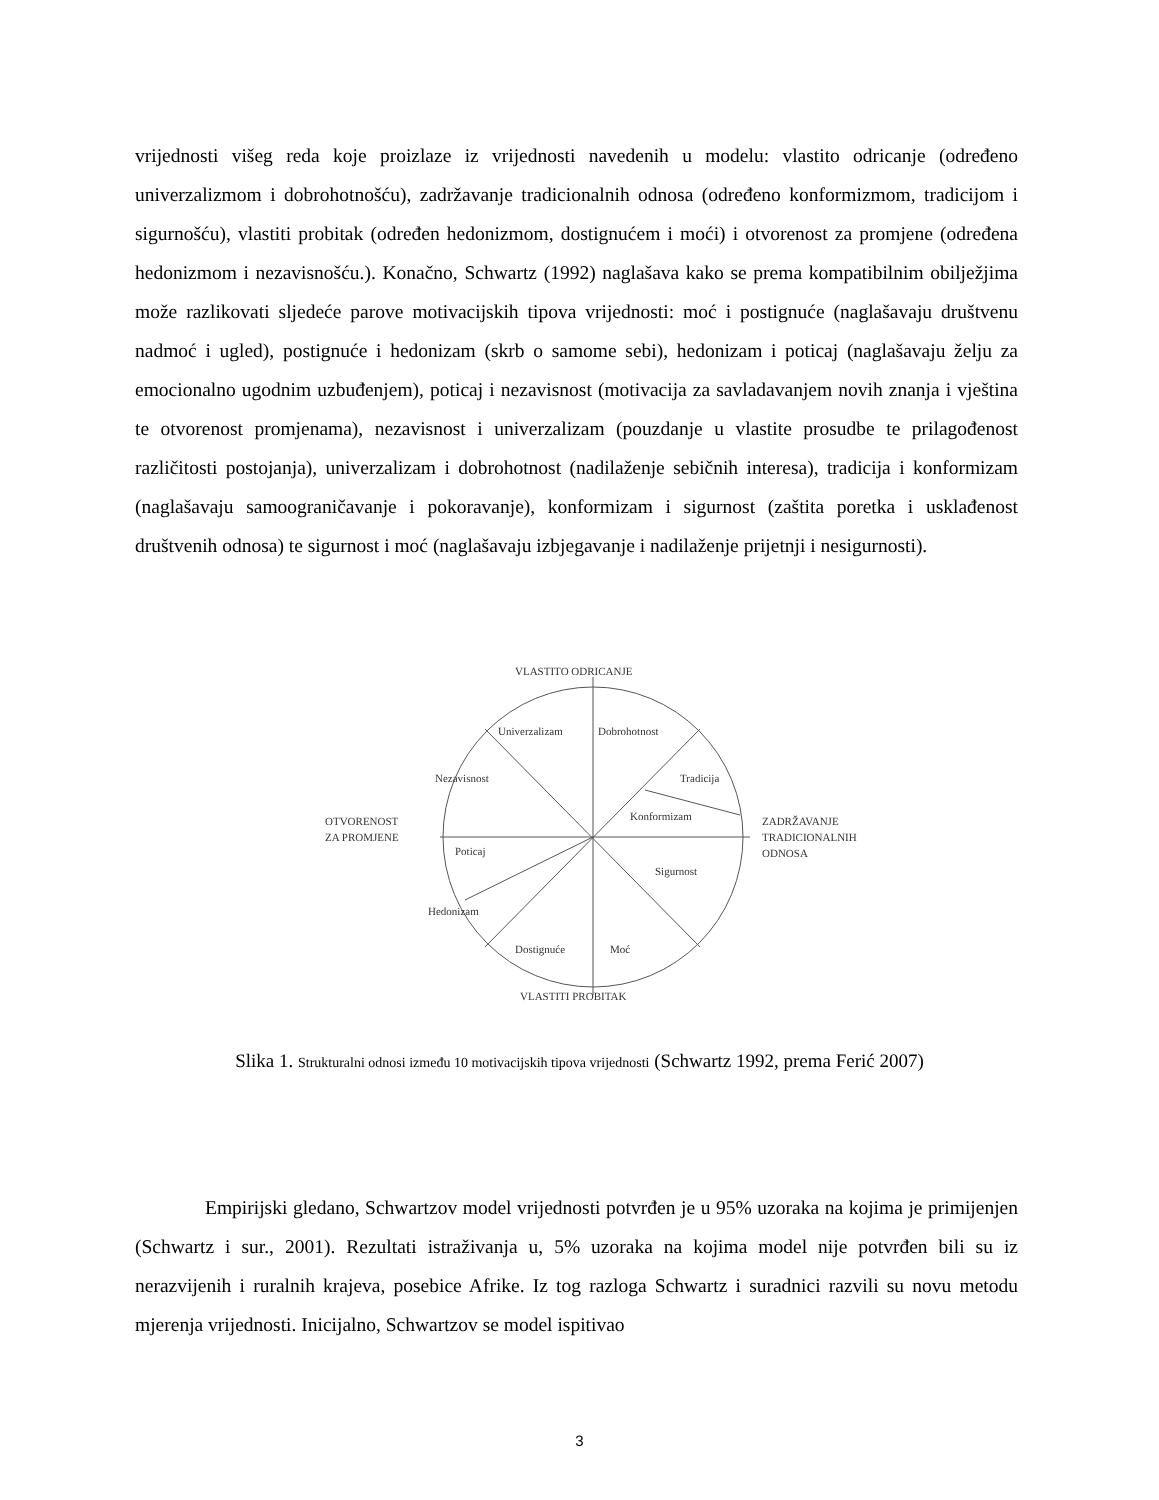vrijednosti višeg reda koje proizlaze iz vrijednosti navedenih u modelu: vlastito odricanje (određeno univerzalizmom i dobrohotnošću), zadržavanje tradicionalnih odnosa (određeno konformizmom, tradicijom i sigurnošću), vlastiti probitak (određen hedonizmom, dostignućem i moći) i otvorenost za promjene (određena hedonizmom i nezavisnošću.). Konačno, Schwartz (1992) naglašava kako se prema kompatibilnim obilježjima može razlikovati sljedeće parove motivacijskih tipova vrijednosti: moć i postignuće (naglašavaju društvenu nadmoć i ugled), postignuće i hedonizam (skrb o samome sebi), hedonizam i poticaj (naglašavaju želju za emocionalno ugodnim uzbuđenjem), poticaj i nezavisnost (motivacija za savladavanjem novih znanja i vještina te otvorenost promjenama), nezavisnost i univerzalizam (pouzdanje u vlastite prosudbe te prilagođenost različitosti postojanja), univerzalizam i dobrohotnost (nadilaženje sebičnih interesa), tradicija i konformizam (naglašavaju samoograničavanje i pokoravanje), konformizam i sigurnost (zaštita poretka i usklađenost društvenih odnosa) te sigurnost i moć (naglašavaju izbjegavanje i nadilaženje prijetnji i nesigurnosti).
VLASTITO ODRICANJE
Univerzalizam
Dobrohotnost
Nezavisnost
Tradicija
Konformizam
OTVORENOST
ZA PROMJENE
ZADRŽAVANJE
TRADICIONALNIH
ODNOSA
Poticaj
Sigurnost
Hedonizam
Dostignuće
Moć
VLASTITI PROBITAK
Slika 1. Strukturalni odnosi između 10 motivacijskih tipova vrijednosti (Schwartz 1992, prema Ferić 2007)
Empirijski gledano, Schwartzov model vrijednosti potvrđen je u 95% uzoraka na kojima je primijenjen (Schwartz i sur., 2001). Rezultati istraživanja u, 5% uzoraka na kojima model nije potvrđen bili su iz nerazvijenih i ruralnih krajeva, posebice Afrike. Iz tog razloga Schwartz i suradnici razvili su novu metodu mjerenja vrijednosti. Inicijalno, Schwartzov se model ispitivao
3